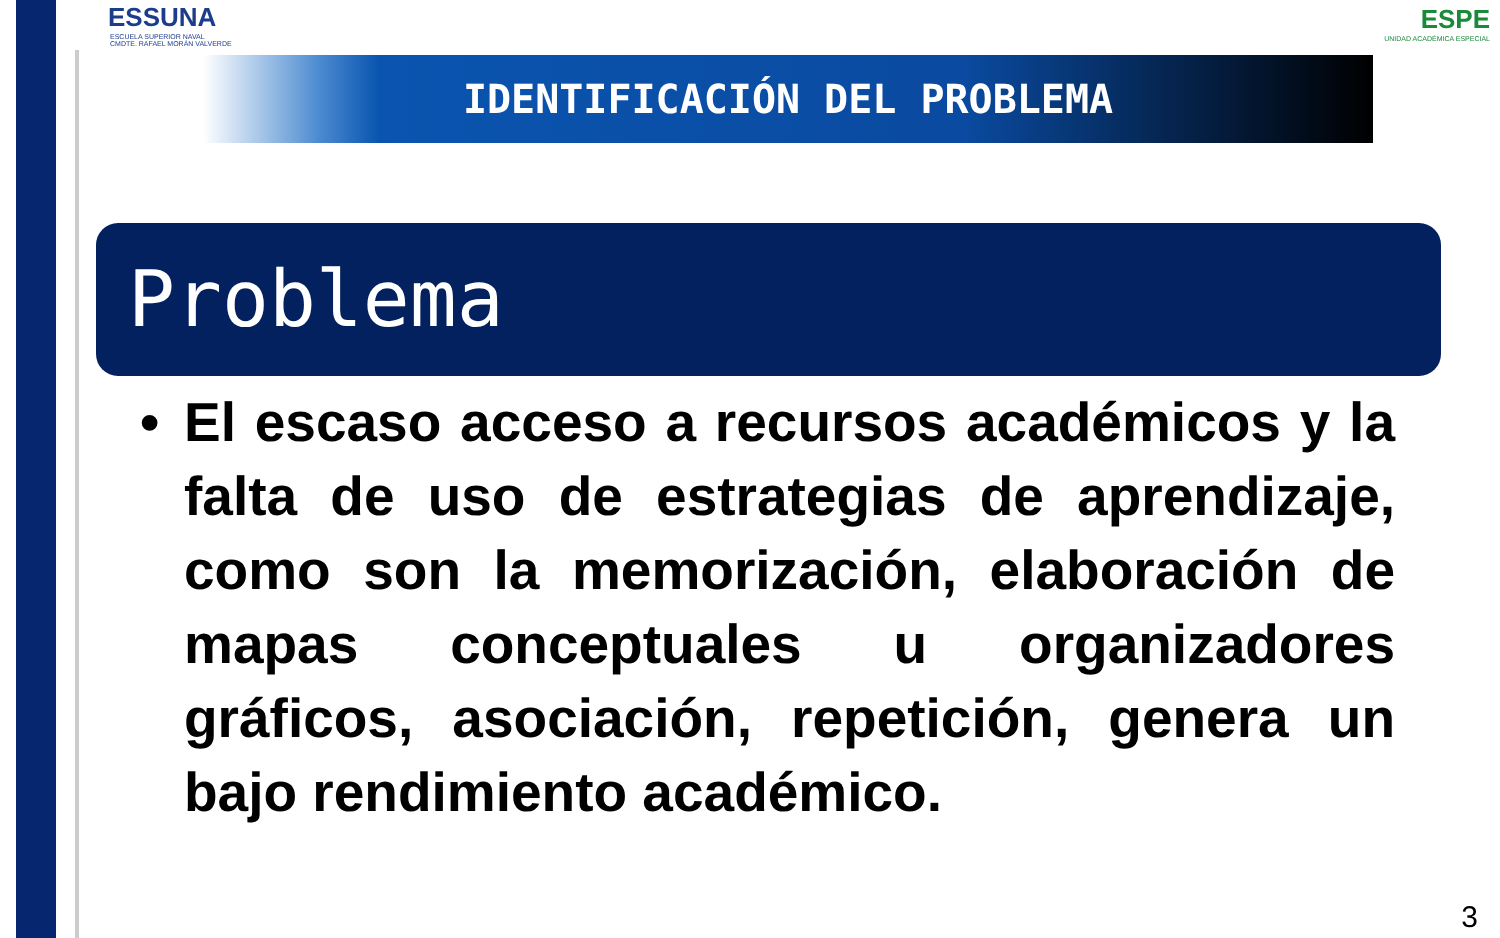ESSUNA
ESCUELA SUPERIOR NAVAL
CMDTE. RAFAEL MORÁN VALVERDE
ESPE
UNIDAD ACADÉMICA ESPECIAL
IDENTIFICACIÓN DEL PROBLEMA
Problema
• El escaso acceso a recursos académicos y la falta de uso de estrategias de aprendizaje, como son la memorización, elaboración de mapas conceptuales u organizadores gráficos, asociación, repetición, genera un bajo rendimiento académico.
3